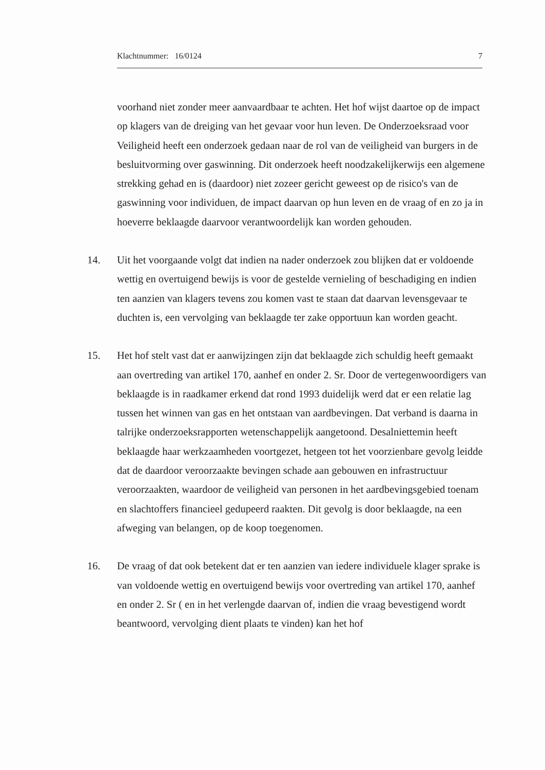Klachtnummer: 16/0124 7
voorhand niet zonder meer aanvaardbaar te achten. Het hof wijst daartoe op de impact op klagers van de dreiging van het gevaar voor hun leven. De Onderzoeksraad voor Veiligheid heeft een onderzoek gedaan naar de rol van de veiligheid van burgers in de besluitvorming over gaswinning. Dit onderzoek heeft noodzakelijkerwijs een algemene strekking gehad en is (daardoor) niet zozeer gericht geweest op de risico's van de gaswinning voor individuen, de impact daarvan op hun leven en de vraag of en zo ja in hoeverre beklaagde daarvoor verantwoordelijk kan worden gehouden.
14. Uit het voorgaande volgt dat indien na nader onderzoek zou blijken dat er voldoende wettig en overtuigend bewijs is voor de gestelde vernieling of beschadiging en indien ten aanzien van klagers tevens zou komen vast te staan dat daarvan levensgevaar te duchten is, een vervolging van beklaagde ter zake opportuun kan worden geacht.
15. Het hof stelt vast dat er aanwijzingen zijn dat beklaagde zich schuldig heeft gemaakt aan overtreding van artikel 170, aanhef en onder 2. Sr. Door de vertegenwoordigers van beklaagde is in raadkamer erkend dat rond 1993 duidelijk werd dat er een relatie lag tussen het winnen van gas en het ontstaan van aardbevingen. Dat verband is daarna in talrijke onderzoeksrapporten wetenschappelijk aangetoond. Desalniettemin heeft beklaagde haar werkzaamheden voortgezet, hetgeen tot het voorzienbare gevolg leidde dat de daardoor veroorzaakte bevingen schade aan gebouwen en infrastructuur veroorzaakten, waardoor de veiligheid van personen in het aardbevingsgebied toenam en slachtoffers financieel gedupeerd raakten. Dit gevolg is door beklaagde, na een afweging van belangen, op de koop toegenomen.
16. De vraag of dat ook betekent dat er ten aanzien van iedere individuele klager sprake is van voldoende wettig en overtuigend bewijs voor overtreding van artikel 170, aanhef en onder 2. Sr ( en in het verlengde daarvan of, indien die vraag bevestigend wordt beantwoord, vervolging dient plaats te vinden) kan het hof